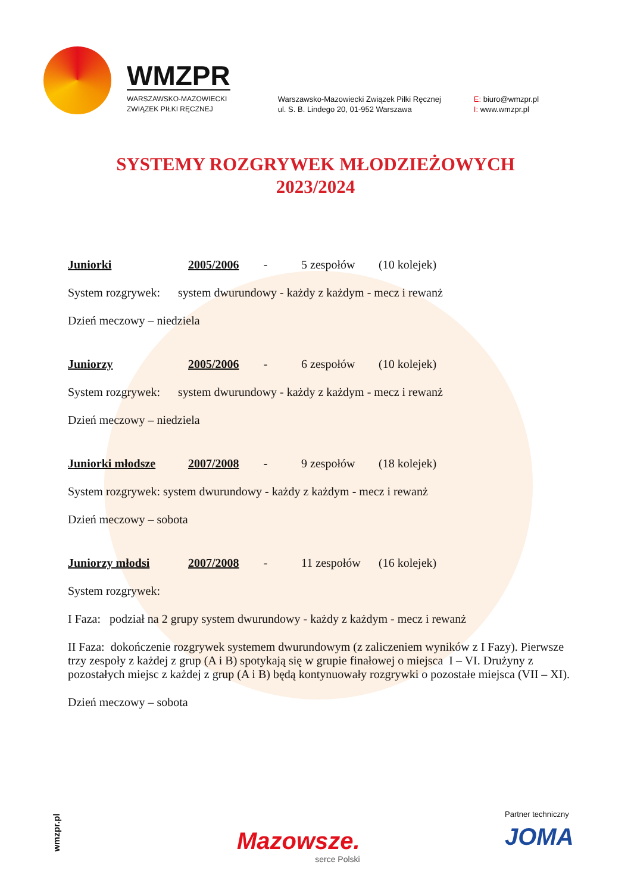WMZPR
WARSZAWSKO-MAZOWIECKI
ZWIĄZEK PIŁKI RĘCZNEJ
Warszawsko-Mazowiecki Związek Piłki Ręcznej
ul. S. B. Lindego 20, 01-952 Warszawa
E: biuro@wmzpr.pl
I: www.wmzpr.pl
SYSTEMY ROZGRYWEK MŁODZIEŻOWYCH
2023/2024
Juniorki 2005/2006 - 5 zespołów (10 kolejek)
System rozgrywek: system dwurundowy - każdy z każdym - mecz i rewanż
Dzień meczowy – niedziela
Juniorzy 2005/2006 - 6 zespołów (10 kolejek)
System rozgrywek: system dwurundowy - każdy z każdym - mecz i rewanż
Dzień meczowy – niedziela
Juniorki młodsze 2007/2008 - 9 zespołów (18 kolejek)
System rozgrywek: system dwurundowy - każdy z każdym - mecz i rewanż
Dzień meczowy – sobota
Juniorzy młodsi 2007/2008 - 11 zespołów (16 kolejek)
System rozgrywek:
I Faza: podział na 2 grupy system dwurundowy - każdy z każdym - mecz i rewanż
II Faza: dokończenie rozgrywek systemem dwurundowym (z zaliczeniem wyników z I Fazy). Pierwsze trzy zespoły z każdej z grup (A i B) spotykają się w grupie finałowej o miejsca I – VI. Drużyny z pozostałych miejsc z każdej z grup (A i B) będą kontynuowały rozgrywki o pozostałe miejsca (VII – XI).
Dzień meczowy – sobota
wmzpr.pl Mazowsze.
serce Polski
Partner techniczny
JOMA